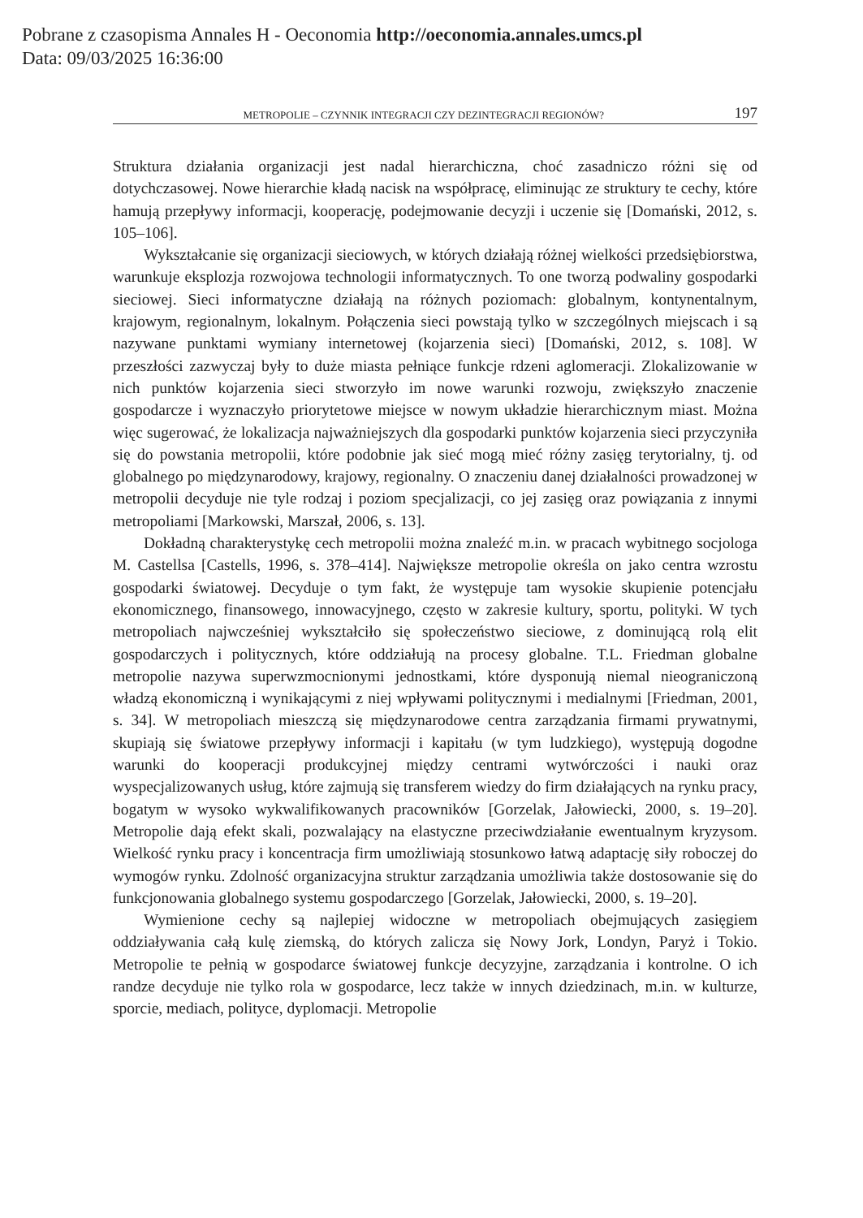Pobrane z czasopisma Annales H - Oeconomia http://oeconomia.annales.umcs.pl
Data: 09/03/2025 16:36:00
METROPOLIE – CZYNNIK INTEGRACJI CZY DEZINTEGRACJI REGIONÓW? 197
Struktura działania organizacji jest nadal hierarchiczna, choć zasadniczo różni się od dotychczasowej. Nowe hierarchie kładą nacisk na współpracę, eliminując ze struktury te cechy, które hamują przepływy informacji, kooperację, podejmowanie decyzji i uczenie się [Domański, 2012, s. 105–106].
Wykształcanie się organizacji sieciowych, w których działają różnej wielkości przedsiębiorstwa, warunkuje eksplozja rozwojowa technologii informatycznych. To one tworzą podwaliny gospodarki sieciowej. Sieci informatyczne działają na różnych poziomach: globalnym, kontynentalnym, krajowym, regionalnym, lokalnym. Połączenia sieci powstają tylko w szczególnych miejscach i są nazywane punktami wymiany internetowej (kojarzenia sieci) [Domański, 2012, s. 108]. W przeszłości zazwyczaj były to duże miasta pełniące funkcje rdzeni aglomeracji. Zlokalizowanie w nich punktów kojarzenia sieci stworzyło im nowe warunki rozwoju, zwiększyło znaczenie gospodarcze i wyznaczyło priorytetowe miejsce w nowym układzie hierarchicznym miast. Można więc sugerować, że lokalizacja najważniejszych dla gospodarki punktów kojarzenia sieci przyczyniła się do powstania metropolii, które podobnie jak sieć mogą mieć różny zasięg terytorialny, tj. od globalnego po międzynarodowy, krajowy, regionalny. O znaczeniu danej działalności prowadzonej w metropolii decyduje nie tyle rodzaj i poziom specjalizacji, co jej zasięg oraz powiązania z innymi metropoliami [Markowski, Marszał, 2006, s. 13].
Dokładną charakterystykę cech metropolii można znaleźć m.in. w pracach wybitnego socjologa M. Castellsa [Castells, 1996, s. 378–414]. Największe metropolie określa on jako centra wzrostu gospodarki światowej. Decyduje o tym fakt, że występuje tam wysokie skupienie potencjału ekonomicznego, finansowego, innowacyjnego, często w zakresie kultury, sportu, polityki. W tych metropoliach najwcześniej wykształciło się społeczeństwo sieciowe, z dominującą rolą elit gospodarczych i politycznych, które oddziałują na procesy globalne. T.L. Friedman globalne metropolie nazywa superwzmocnionymi jednostkami, które dysponują niemal nieograniczoną władzą ekonomiczną i wynikającymi z niej wpływami politycznymi i medialnymi [Friedman, 2001, s. 34]. W metropoliach mieszczą się międzynarodowe centra zarządzania firmami prywatnymi, skupiają się światowe przepływy informacji i kapitału (w tym ludzkiego), występują dogodne warunki do kooperacji produkcyjnej między centrami wytwórczości i nauki oraz wyspecjalizowanych usług, które zajmują się transferem wiedzy do firm działających na rynku pracy, bogatym w wysoko wykwalifikowanych pracowników [Gorzelak, Jałowiecki, 2000, s. 19–20]. Metropolie dają efekt skali, pozwalający na elastyczne przeciwdziałanie ewentualnym kryzysom. Wielkość rynku pracy i koncentracja firm umożliwiają stosunkowo łatwą adaptację siły roboczej do wymogów rynku. Zdolność organizacyjna struktur zarządzania umożliwia także dostosowanie się do funkcjonowania globalnego systemu gospodarczego [Gorzelak, Jałowiecki, 2000, s. 19–20].
Wymienione cechy są najlepiej widoczne w metropoliach obejmujących zasięgiem oddziaływania całą kulę ziemską, do których zalicza się Nowy Jork, Londyn, Paryż i Tokio. Metropolie te pełnią w gospodarce światowej funkcje decyzyjne, zarządzania i kontrolne. O ich randze decyduje nie tylko rola w gospodarce, lecz także w innych dziedzinach, m.in. w kulturze, sporcie, mediach, polityce, dyplomacji. Metropolie